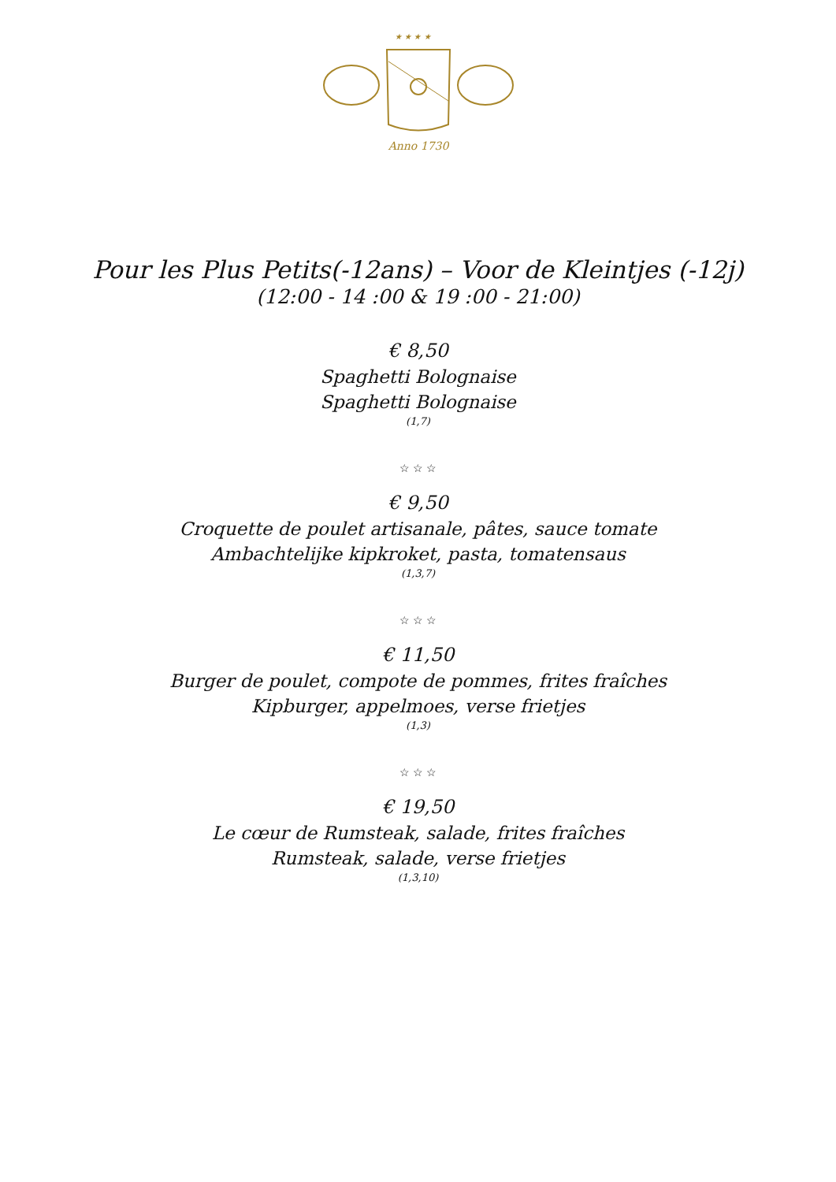★ ★ ★ ★
Anno 1730
Pour les Plus Petits(-12ans) – Voor de Kleintjes (-12j)
(12:00 - 14 :00 & 19 :00 - 21:00)
€ 8,50
Spaghetti Bolognaise
Spaghetti Bolognaise
(1,7)
☆ ☆ ☆
€ 9,50
Croquette de poulet artisanale, pâtes, sauce tomate
Ambachtelijke kipkroket, pasta, tomatensaus
(1,3,7)
☆ ☆ ☆
€ 11,50
Burger de poulet, compote de pommes, frites fraîches
Kipburger, appelmoes, verse frietjes
(1,3)
☆ ☆ ☆
€ 19,50
Le cœur de Rumsteak, salade, frites fraîches
Rumsteak, salade, verse frietjes
(1,3,10)